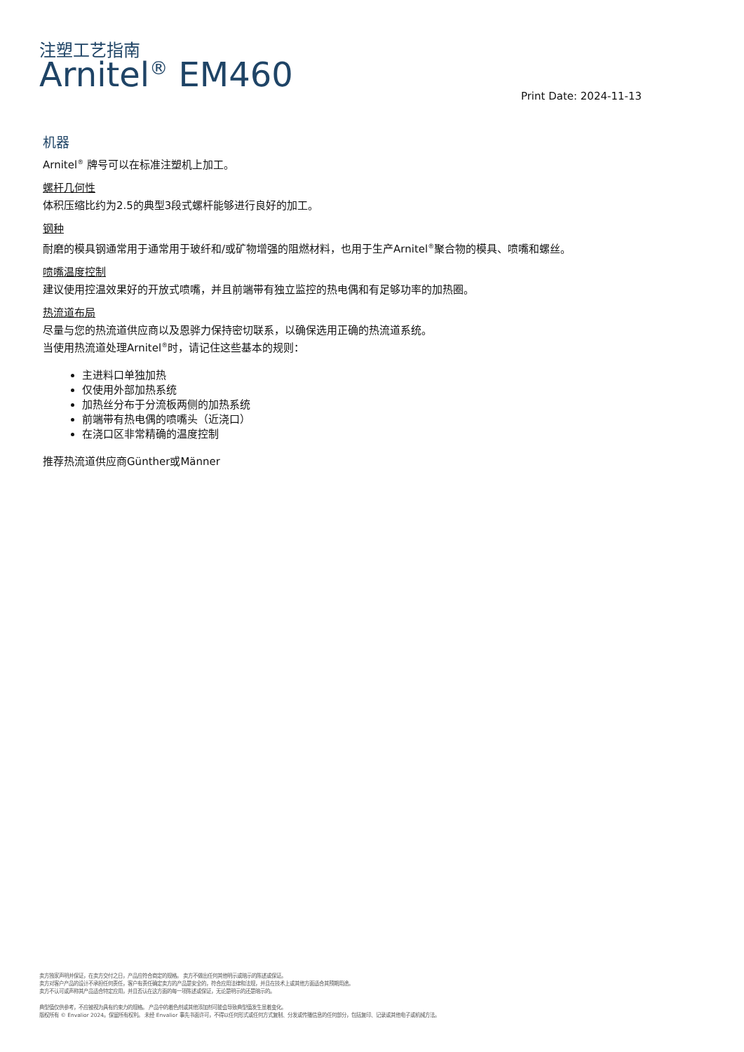注塑工艺指南
Arnitel<sup>®</sup> EM460
Print Date: 2024-11-13
机器
Arnitel<sup>®</sup> 牌号可以在标准注塑机上加工。
螺杆几何性
体积压缩比约为2.5的典型3段式螺杆能够进行良好的加工。
钢种
耐磨的模具钢通常用于通常用于玻纤和/或矿物增强的阻燃材料，也用于生产Arnitel<sup>®</sup>聚合物的模具、喷嘴和螺丝。
喷嘴温度控制
建议使用控温效果好的开放式喷嘴，并且前端带有独立监控的热电偶和有足够功率的加热圈。
热流道布局
尽量与您的热流道供应商以及恩骅力保持密切联系，以确保选用正确的热流道系统。
当使用热流道处理Arnitel<sup>®</sup>时，请记住这些基本的规则：
主进料口单独加热
仅使用外部加热系统
加热丝分布于分流板两侧的加热系统
前端带有热电偶的喷嘴头（近浇口）
在浇口区非常精确的温度控制
推荐热流道供应商Günther或Männer
卖方独家声明并保证，在卖方交付之日，产品应符合商定的规格。 卖方不做出任何其他明示或暗示的陈述或保证。
卖方对客户产品的设计不承担任何责任，客户有责任确定卖方的产品是安全的，符合应用法律和法规，并且在技术上或其他方面适合其预期用途。
卖方不认可或声称其产品适合特定应用，并且否认在这方面的每一项陈述或保证，无论是明示的还是暗示的。
典型值仅供参考，不应被视为具有约束力的规格。 产品中的着色剂或其他添加剂可能会导致典型值发生显着变化。
版权所有 © Envalior 2024。保留所有权利。 未经 Envalior 事先书面许可，不得以任何形式或任何方式复制、分发或传播信息的任何部分，包括复印、记录或其他电子或机械方法。